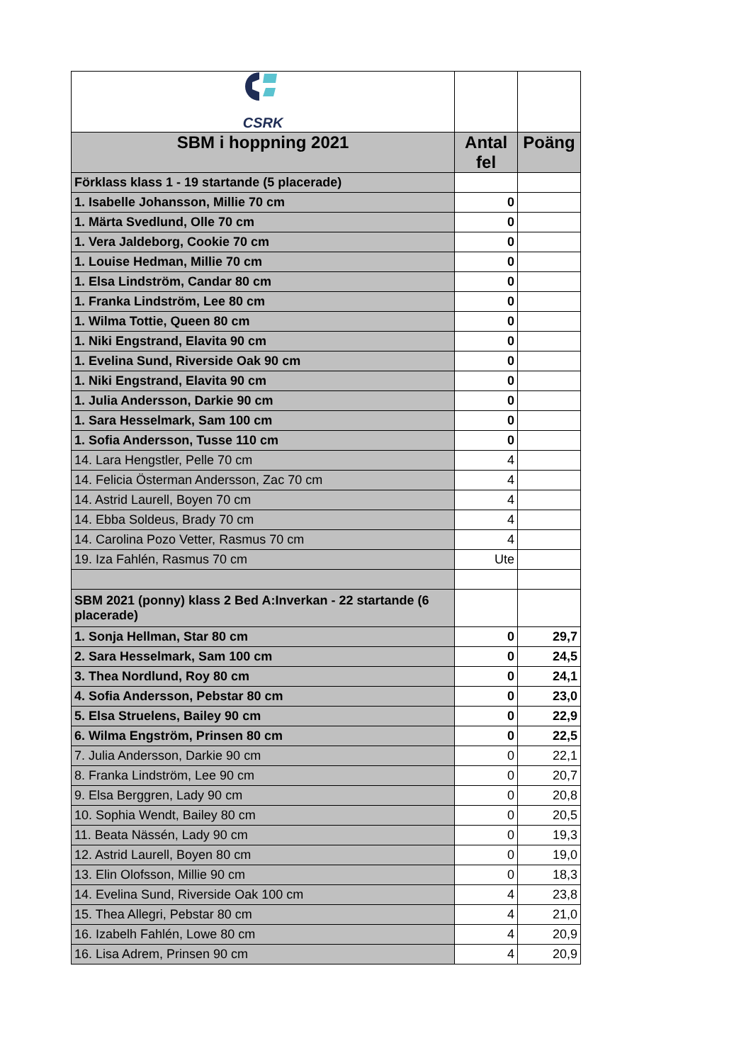| CSRK | | |
| SBM i hoppning 2021 | Antal fel | Poäng |
| Förklass klass 1 - 19 startande (5 placerade) | | |
| 1. Isabelle Johansson, Millie 70 cm | 0 | |
| 1. Märta Svedlund, Olle 70 cm | 0 | |
| 1. Vera Jaldeborg, Cookie 70 cm | 0 | |
| 1. Louise Hedman, Millie 70 cm | 0 | |
| 1. Elsa Lindström, Candar 80 cm | 0 | |
| 1. Franka Lindström, Lee 80 cm | 0 | |
| 1. Wilma Tottie, Queen 80 cm | 0 | |
| 1. Niki Engstrand, Elavita 90 cm | 0 | |
| 1. Evelina Sund, Riverside Oak 90 cm | 0 | |
| 1. Niki Engstrand, Elavita 90 cm | 0 | |
| 1. Julia Andersson, Darkie 90 cm | 0 | |
| 1. Sara Hesselmark, Sam 100 cm | 0 | |
| 1. Sofia Andersson, Tusse 110 cm | 0 | |
| 14. Lara Hengstler, Pelle 70 cm | 4 | |
| 14. Felicia Österman Andersson, Zac 70 cm | 4 | |
| 14. Astrid Laurell, Boyen 70 cm | 4 | |
| 14. Ebba Soldeus, Brady 70 cm | 4 | |
| 14. Carolina Pozo Vetter, Rasmus 70 cm | 4 | |
| 19. Iza Fahlén, Rasmus 70 cm | Ute | |
| SBM 2021 (ponny) klass 2 Bed A:Inverkan - 22 startande (6 placerade) | | |
| 1. Sonja Hellman, Star 80 cm | 0 | 29,7 |
| 2. Sara Hesselmark, Sam 100 cm | 0 | 24,5 |
| 3. Thea Nordlund, Roy 80 cm | 0 | 24,1 |
| 4. Sofia Andersson, Pebstar 80 cm | 0 | 23,0 |
| 5. Elsa Struelens, Bailey 90 cm | 0 | 22,9 |
| 6. Wilma Engström, Prinsen 80 cm | 0 | 22,5 |
| 7. Julia Andersson, Darkie 90 cm | 0 | 22,1 |
| 8. Franka Lindström, Lee 90 cm | 0 | 20,7 |
| 9. Elsa Berggren, Lady 90 cm | 0 | 20,8 |
| 10. Sophia Wendt, Bailey 80 cm | 0 | 20,5 |
| 11. Beata Nässén, Lady 90 cm | 0 | 19,3 |
| 12. Astrid Laurell, Boyen 80 cm | 0 | 19,0 |
| 13. Elin Olofsson, Millie 90 cm | 0 | 18,3 |
| 14. Evelina Sund, Riverside Oak 100 cm | 4 | 23,8 |
| 15. Thea Allegri, Pebstar 80 cm | 4 | 21,0 |
| 16. Izabelh Fahlén, Lowe 80 cm | 4 | 20,9 |
| 16. Lisa Adrem, Prinsen 90 cm | 4 | 20,9 |